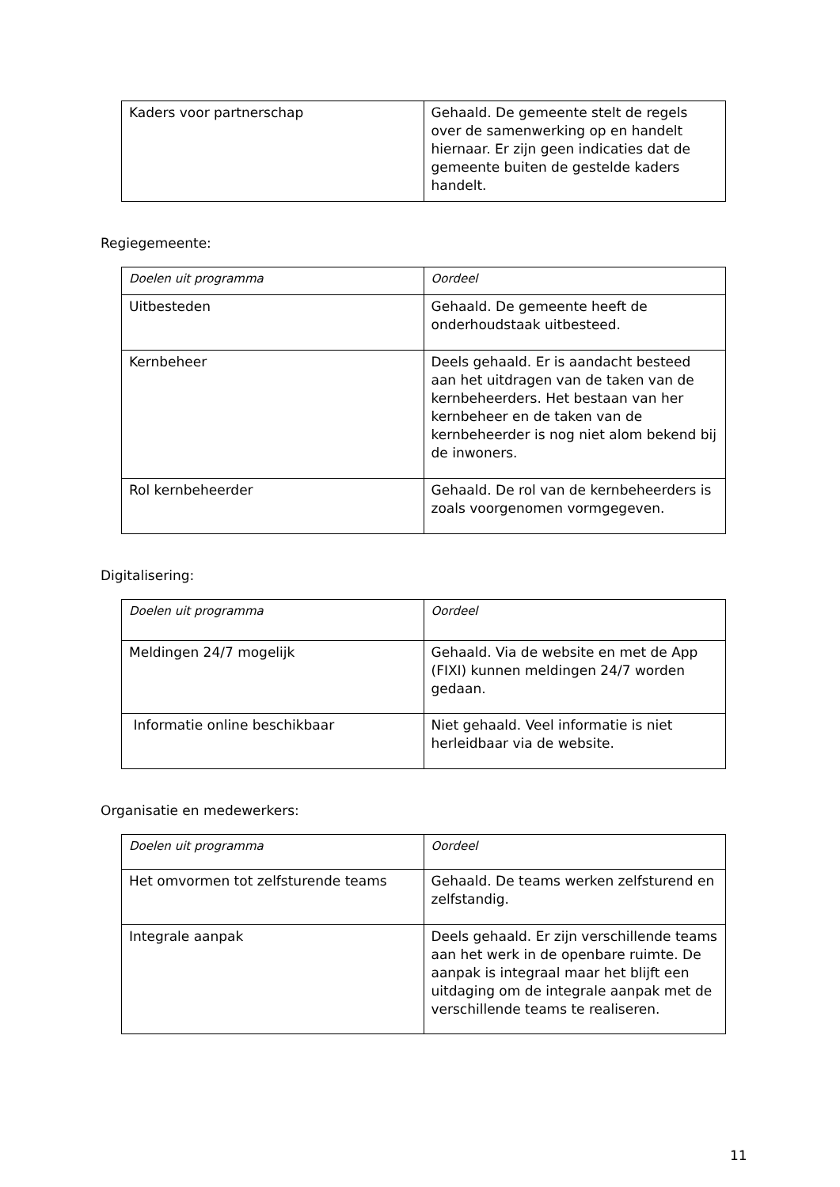| Kaders voor partnerschap | Gehaald. De gemeente stelt de regels over de samenwerking op en handelt hiernaar. Er zijn geen indicaties dat de gemeente buiten de gestelde kaders handelt. |
Regiegemeente:
| Doelen uit programma | Oordeel |
| Uitbesteden | Gehaald. De gemeente heeft de onderhoudstaak uitbesteed. |
| Kernbeheer | Deels gehaald. Er is aandacht besteed aan het uitdragen van de taken van de kernbeheerders. Het bestaan van her kernbeheer en de taken van de kernbeheerder is nog niet alom bekend bij de inwoners. |
| Rol kernbeheerder | Gehaald. De rol van de kernbeheerders is zoals voorgenomen vormgegeven. |
Digitalisering:
| Doelen uit programma | Oordeel |
| Meldingen 24/7 mogelijk | Gehaald. Via de website en met de App (FIXI) kunnen meldingen 24/7 worden gedaan. |
| Informatie online beschikbaar | Niet gehaald. Veel informatie is niet herleidbaar via de website. |
Organisatie en medewerkers:
| Doelen uit programma | Oordeel |
| Het omvormen tot zelfsturende teams | Gehaald. De teams werken zelfsturend en zelfstandig. |
| Integrale aanpak | Deels gehaald. Er zijn verschillende teams aan het werk in de openbare ruimte. De aanpak is integraal maar het blijft een uitdaging om de integrale aanpak met de verschillende teams te realiseren. |
11